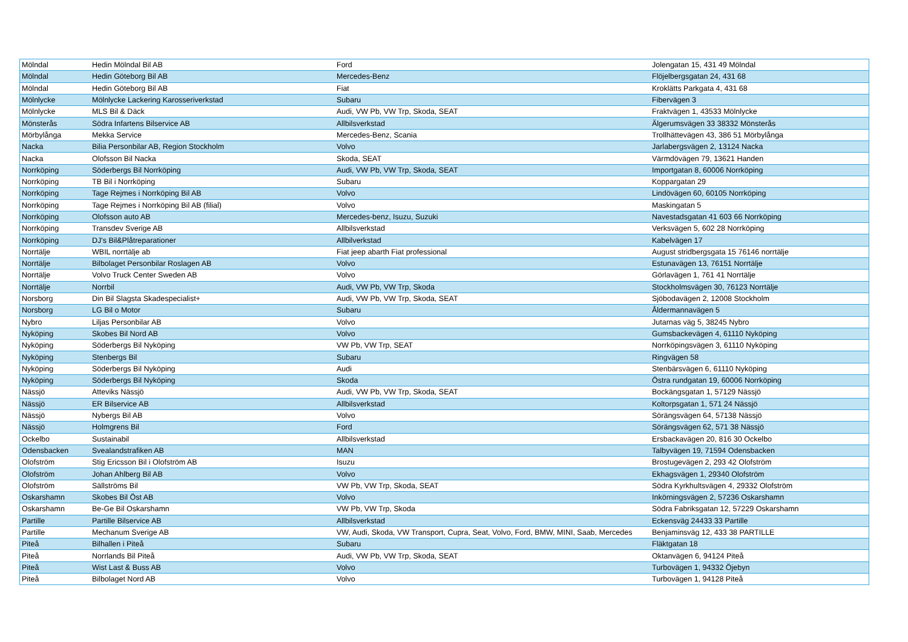| Mölndal | Hedin Mölndal Bil AB | Ford | Jolengatan 15, 431 49 Mölndal |
| Mölndal | Hedin Göteborg Bil AB | Mercedes-Benz | Flöjelbergsgatan 24, 431 68 |
| Mölndal | Hedin Göteborg Bil AB | Fiat | Kroklätts Parkgata 4, 431 68 |
| Mölnlycke | Mölnlycke Lackering Karosseriverkstad | Subaru | Fibervägen 3 |
| Mölnlycke | MLS Bil & Däck | Audi, VW Pb, VW Trp, Skoda, SEAT | Fraktvägen 1, 43533 Mölnlycke |
| Mönsterås | Södra Infartens Bilservice AB | Allbilsverkstad | Älgerumsvägen 33 38332 Mönsterås |
| Mörbylånga | Mekka Service | Mercedes-Benz, Scania | Trollhättevägen 43, 386 51 Mörbylånga |
| Nacka | Bilia Personbilar AB, Region Stockholm | Volvo | Jarlabergsvägen 2, 13124 Nacka |
| Nacka | Olofsson Bil Nacka | Skoda, SEAT | Värmdövägen 79, 13621 Handen |
| Norrköping | Söderbergs Bil Norrköping | Audi, VW Pb, VW Trp, Skoda, SEAT | Importgatan 8, 60006 Norrköping |
| Norrköping | TB Bil i Norrköping | Subaru | Koppargatan 29 |
| Norrköping | Tage Rejmes i Norrköping Bil AB | Volvo | Lindövägen 60, 60105 Norrköping |
| Norrköping | Tage Rejmes i Norrköping Bil AB (filial) | Volvo | Maskingatan 5 |
| Norrköping | Olofsson auto AB | Mercedes-benz, Isuzu, Suzuki | Navestadsgatan 41 603 66 Norrköping |
| Norrköping | Transdev Sverige AB | Allbilsverkstad | Verksvägen 5, 602 28 Norrköping |
| Norrköping | DJ's Bil&Plåtreparationer | Allbilverkstad | Kabelvägen 17 |
| Norrtälje | WBIL norrtälje ab | Fiat jeep abarth Fiat professional | August stridbergsgata 15 76146 norrtälje |
| Norrtälje | Bilbolaget Personbilar Roslagen AB | Volvo | Estunavägen 13, 76151 Norrtälje |
| Norrtälje | Volvo Truck Center Sweden AB | Volvo | Görlavägen 1, 761 41 Norrtälje |
| Norrtälje | Norrbil | Audi, VW Pb, VW Trp, Skoda | Stockholmsvägen 30, 76123 Norrtälje |
| Norsborg | Din Bil Slagsta Skadespecialist+ | Audi, VW Pb, VW Trp, Skoda, SEAT | Sjöbodavägen 2, 12008 Stockholm |
| Norsborg | LG Bil o Motor | Subaru | Åldermannavägen 5 |
| Nybro | Liljas Personbilar AB | Volvo | Jutarnas väg 5, 38245 Nybro |
| Nyköping | Skobes Bil Nord AB | Volvo | Gumsbackevägen 4, 61110 Nyköping |
| Nyköping | Söderbergs Bil Nyköping | VW Pb, VW Trp, SEAT | Norrköpingsvägen 3, 61110 Nyköping |
| Nyköping | Stenbergs Bil | Subaru | Ringvägen 58 |
| Nyköping | Söderbergs Bil Nyköping | Audi | Stenbärsvägen 6, 61110 Nyköping |
| Nyköping | Söderbergs Bil Nyköping | Skoda | Östra rundgatan 19, 60006 Norrköping |
| Nässjö | Atteviks Nässjö | Audi, VW Pb, VW Trp, Skoda, SEAT | Bockängsgatan 1, 57129 Nässjö |
| Nässjö | ER Bilservice AB | Allbilsverkstad | Koltorpsgatan 1, 571 24 Nässjö |
| Nässjö | Nybergs Bil AB | Volvo | Sörängsvägen 64, 57138 Nässjö |
| Nässjö | Holmgrens Bil | Ford | Sörängsvägen 62, 571 38 Nässjö |
| Ockelbo | Sustainabil | Allbilsverkstad | Ersbackavägen 20, 816 30 Ockelbo |
| Odensbacken | Svealandstrafiken AB | MAN | Talbyvägen 19, 71594 Odensbacken |
| Olofström | Stig Ericsson Bil i Olofström AB | Isuzu | Brostugevägen 2, 293 42 Olofström |
| Olofström | Johan Ahlberg Bil AB | Volvo | Ekhagsvägen 1, 29340 Olofström |
| Olofström | Sällströms Bil | VW Pb, VW Trp, Skoda, SEAT | Södra Kyrkhultsvägen 4, 29332 Olofström |
| Oskarshamn | Skobes Bil Öst AB | Volvo | Inkörningsvägen 2, 57236 Oskarshamn |
| Oskarshamn | Be-Ge Bil Oskarshamn | VW Pb, VW Trp, Skoda | Södra Fabriksgatan 12, 57229 Oskarshamn |
| Partille | Partille Bilservice AB | Allbilsverkstad | Eckensväg 24433 33 Partille |
| Partille | Mechanum Sverige AB | VW, Audi, Skoda, VW Transport, Cupra, Seat, Volvo, Ford, BMW, MINI, Saab, Mercedes | Benjaminsväg 12, 433 38 PARTILLE |
| Piteå | Bilhallen i Piteå | Subaru | Fläktgatan 18 |
| Piteå | Norrlands Bil Piteå | Audi, VW Pb, VW Trp, Skoda, SEAT | Oktanvägen 6, 94124 Piteå |
| Piteå | Wist Last & Buss AB | Volvo | Turbovägen 1, 94332 Öjebyn |
| Piteå | Bilbolaget Nord AB | Volvo | Turbovägen 1, 94128 Piteå |